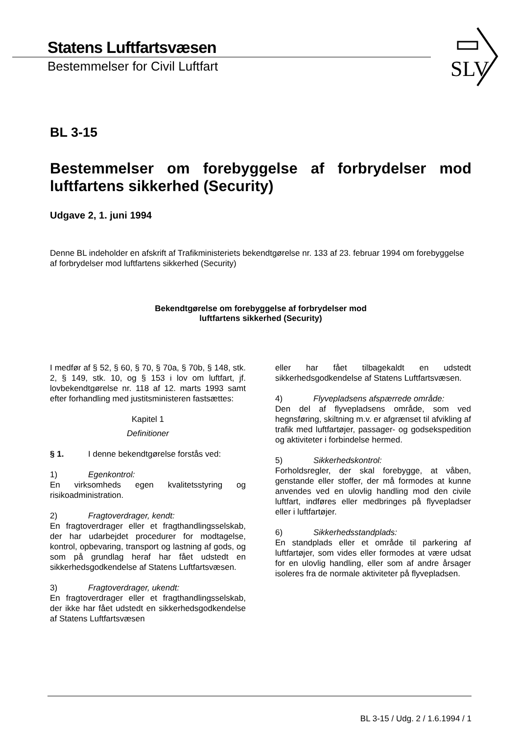Statens Luftfartsvæsen
Bestemmelser for Civil Luftfart
SLV
BL 3-15
Bestemmelser om forebyggelse af forbrydelser mod luftfartens sikkerhed (Security)
Udgave 2, 1. juni 1994
Denne BL indeholder en afskrift af Trafikministeriets bekendtgørelse nr. 133 af 23. februar 1994 om forebyggelse af forbrydelser mod luftfartens sikkerhed (Security)
Bekendtgørelse om forebyggelse af forbrydelser mod
luftfartens sikkerhed (Security)
I medfør af § 52, § 60, § 70, § 70a, § 70b, § 148, stk. 2, § 149, stk. 10, og § 153 i lov om luftfart, jf. lovbekendtgørelse nr. 118 af 12. marts 1993 samt efter forhandling med justitsministeren fastsættes:
Kapitel 1
Definitioner
§ 1. I denne bekendtgørelse forstås ved:
1) Egenkontrol:
En virksomheds egen kvalitetsstyring og risikoadministration.
2) Fragtoverdrager, kendt:
En fragtoverdrager eller et fragthandlingsselskab, der har udarbejdet procedurer for modtagelse, kontrol, opbevaring, transport og lastning af gods, og som på grundlag heraf har fået udstedt en sikkerhedsgodkendelse af Statens Luftfartsvæsen.
3) Fragtoverdrager, ukendt:
En fragtoverdrager eller et fragthandlingsselskab, der ikke har fået udstedt en sikkerhedsgodkendelse af Statens Luftfartsvæsen
eller har fået tilbagekaldt en udstedt sikkerhedsgodkendelse af Statens Luftfartsvæsen.
4) Flyvepladsens afspærrede område:
Den del af flyvepladsens område, som ved hegnsføring, skiltning m.v. er afgrænset til afvikling af trafik med luftfartøjer, passager- og godsekspedition og aktiviteter i forbindelse hermed.
5) Sikkerhedskontrol:
Forholdsregler, der skal forebygge, at våben, genstande eller stoffer, der må formodes at kunne anvendes ved en ulovlig handling mod den civile luftfart, indføres eller medbringes på flyvepladser eller i luftfartøjer.
6) Sikkerhedsstandplads:
En standplads eller et område til parkering af luftfartøjer, som vides eller formodes at være udsat for en ulovlig handling, eller som af andre årsager isoleres fra de normale aktiviteter på flyvepladsen.
BL 3-15 / Udg. 2 / 1.6.1994 / 1